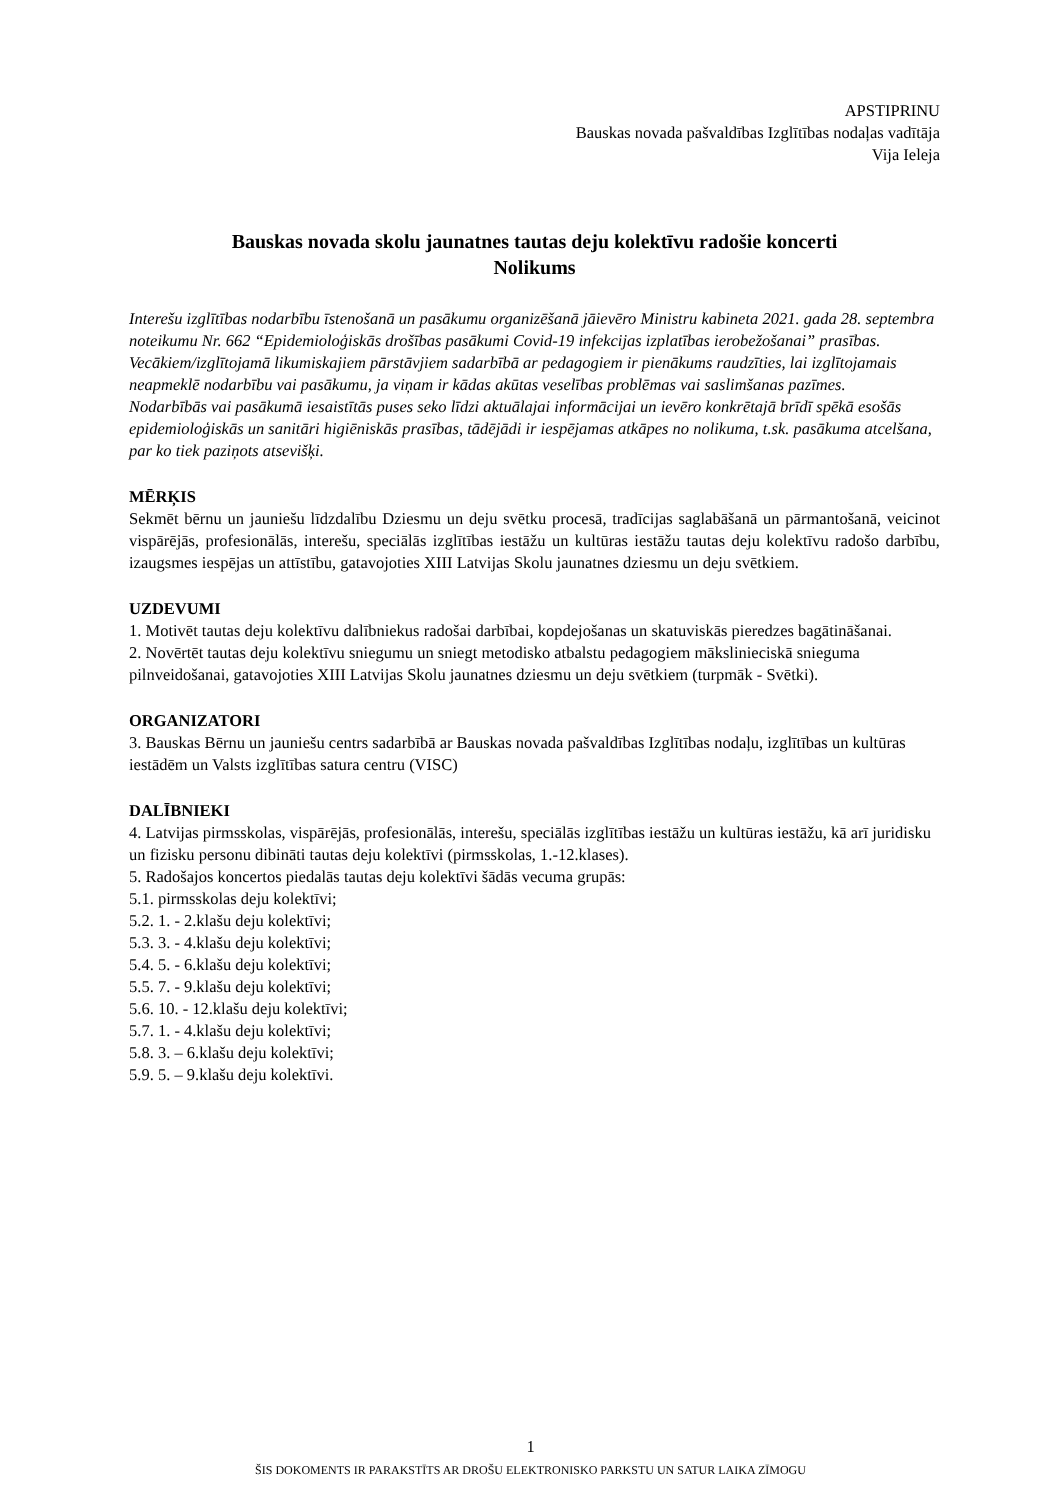APSTIPRINU
Bauskas novada pašvaldības Izglītības nodaļas vadītāja
Vija Ieleja
Bauskas novada skolu jaunatnes tautas deju kolektīvu radošie koncerti
Nolikums
Interešu izglītības nodarbību īstenošanā un pasākumu organizēšanā jāievēro Ministru kabineta 2021. gada 28. septembra noteikumu Nr. 662 “Epidemioloģiskās drošības pasākumi Covid-19 infekcijas izplatības ierobežošanai” prasības.
Vecākiem/izglītojamā likumiskajiem pārstāvjiem sadarbībā ar pedagogiem ir pienākums raudzīties, lai izglītojamais neapmeklē nodarbību vai pasākumu, ja viņam ir kādas akūtas veselības problēmas vai saslimšanas pazīmes.
Nodarbībās vai pasākumā iesaistītās puses seko līdzi aktuālajai informācijai un ievēro konkrētajā brīdī spēkā esošās epidemioloģiskās un sanitāri higiēniskās prasības, tādējādi ir iespējamas atkāpes no nolikuma, t.sk. pasākuma atcelšana, par ko tiek paziņots atsevišķi.
MĒRĶIS
Sekmēt bērnu un jauniešu līdzdalību Dziesmu un deju svētku procesā, tradīcijas saglabāšanā un pārmantošanā, veicinot vispārējās, profesionālās, interešu, speciālās izglītības iestāžu un kultūras iestāžu tautas deju kolektīvu radošo darbību, izaugsmes iespējas un attīstību, gatavojoties XIII Latvijas Skolu jaunatnes dziesmu un deju svētkiem.
UZDEVUMI
1. Motivēt tautas deju kolektīvu dalībniekus radošai darbībai, kopdejošanas un skatuviskās pieredzes bagātināšanai.
2. Novērtēt tautas deju kolektīvu sniegumu un sniegt metodisko atbalstu pedagogiem mākslinieciskā snieguma pilnveidošanai, gatavojoties XIII Latvijas Skolu jaunatnes dziesmu un deju svētkiem (turpmāk - Svētki).
ORGANIZATORI
3. Bauskas Bērnu un jauniešu centrs sadarbībā ar Bauskas novada pašvaldības Izglītības nodaļu, izglītības un kultūras iestādēm un Valsts izglītības satura centru (VISC)
DALĪBNIEKI
4. Latvijas pirmsskolas, vispārējās, profesionālās, interešu, speciālās izglītības iestāžu un kultūras iestāžu, kā arī juridisku un fizisku personu dibināti tautas deju kolektīvi (pirmsskolas, 1.-12.klases).
5. Radošajos koncertos piedalās tautas deju kolektīvi šādās vecuma grupās:
5.1. pirmsskolas deju kolektīvi;
5.2. 1. - 2.klašu deju kolektīvi;
5.3. 3. - 4.klašu deju kolektīvi;
5.4. 5. - 6.klašu deju kolektīvi;
5.5. 7. - 9.klašu deju kolektīvi;
5.6. 10. - 12.klašu deju kolektīvi;
5.7. 1. - 4.klašu deju kolektīvi;
5.8. 3. – 6.klašu deju kolektīvi;
5.9. 5. – 9.klašu deju kolektīvi.
1
ŠIS DOKOMENTS IR PARAKSTĪTS AR DROŠU ELEKTRONISKO PARKSTU UN SATUR LAIKA ZĪMOGU